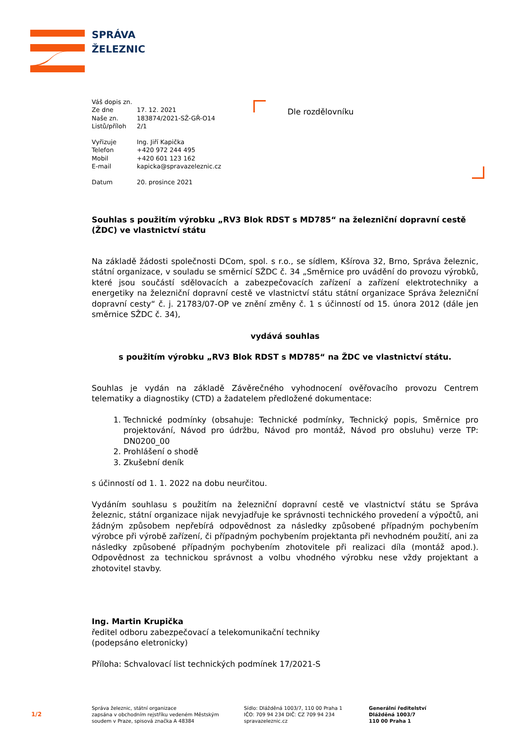SPRÁVA
ŽELEZNIC
Dle rozdělovníku
| Váš dopis zn. | |
| Ze dne | 17. 12. 2021 |
| Naše zn. | 183874/2021-SŽ-GŘ-O14 |
| Listů/příloh | 2/1 |
| Vyřizuje | Ing. Jiří Kapička |
| Telefon | +420 972 244 495 |
| Mobil | +420 601 123 162 |
| E-mail | kapicka@spravazeleznic.cz |
| Datum | 20. prosince 2021 |
Souhlas s použitím výrobku „RV3 Blok RDST s MD785“ na železniční dopravní cestě (ŽDC) ve vlastnictví státu
Na základě žádosti společnosti DCom, spol. s r.o., se sídlem, Kšírova 32, Brno, Správa železnic, státní organizace, v souladu se směrnicí SŽDC č. 34 „Směrnice pro uvádění do provozu výrobků, které jsou součástí sdělovacích a zabezpečovacích zařízení a zařízení elektrotechniky a energetiky na železniční dopravní cestě ve vlastnictví státu státní organizace Správa železniční dopravní cesty“ č. j. 21783/07-OP ve znění změny č. 1 s účinností od 15. února 2012 (dále jen směrnice SŽDC č. 34),
vydává souhlas
s použitím výrobku „RV3 Blok RDST s MD785“ na ŽDC ve vlastnictví státu.
Souhlas je vydán na základě Závěrečného vyhodnocení ověřovacího provozu Centrem telematiky a diagnostiky (CTD) a žadatelem předložené dokumentace:
1. Technické podmínky (obsahuje: Technické podmínky, Technický popis, Směrnice pro projektování, Návod pro údržbu, Návod pro montáž, Návod pro obsluhu) verze TP: DN0200_00
2. Prohlášení o shodě
3. Zkušební deník
s účinností od 1. 1. 2022 na dobu neurčitou.
Vydáním souhlasu s použitím na železniční dopravní cestě ve vlastnictví státu se Správa železnic, státní organizace nijak nevyjadřuje ke správnosti technického provedení a výpočtů, ani žádným způsobem nepřebírá odpovědnost za následky způsobené případným pochybením výrobce při výrobě zařízení, či případným pochybením projektanta při nevhodném použití, ani za následky způsobené případným pochybením zhotovitele při realizaci díla (montáž apod.). Odpovědnost za technickou správnost a volbu vhodného výrobku nese vždy projektant a zhotovitel stavby.
Ing. Martin Krupička
ředitel odboru zabezpečovací a telekomunikační techniky
(podepsáno eletronicky)
Příloha: Schvalovací list technických podmínek 17/2021-S
Správa železnic, státní organizace
zapsána v obchodním rejstříku vedeném Městským
soudem v Praze, spisová značka A 48384
Sídlo: Dlážděná 1003/7, 110 00 Praha 1
IČO: 709 94 234 DIČ: CZ 709 94 234
spravazeleznic.cz
Generální ředitelství
Dlážděná 1003/7
110 00 Praha 1
1/2